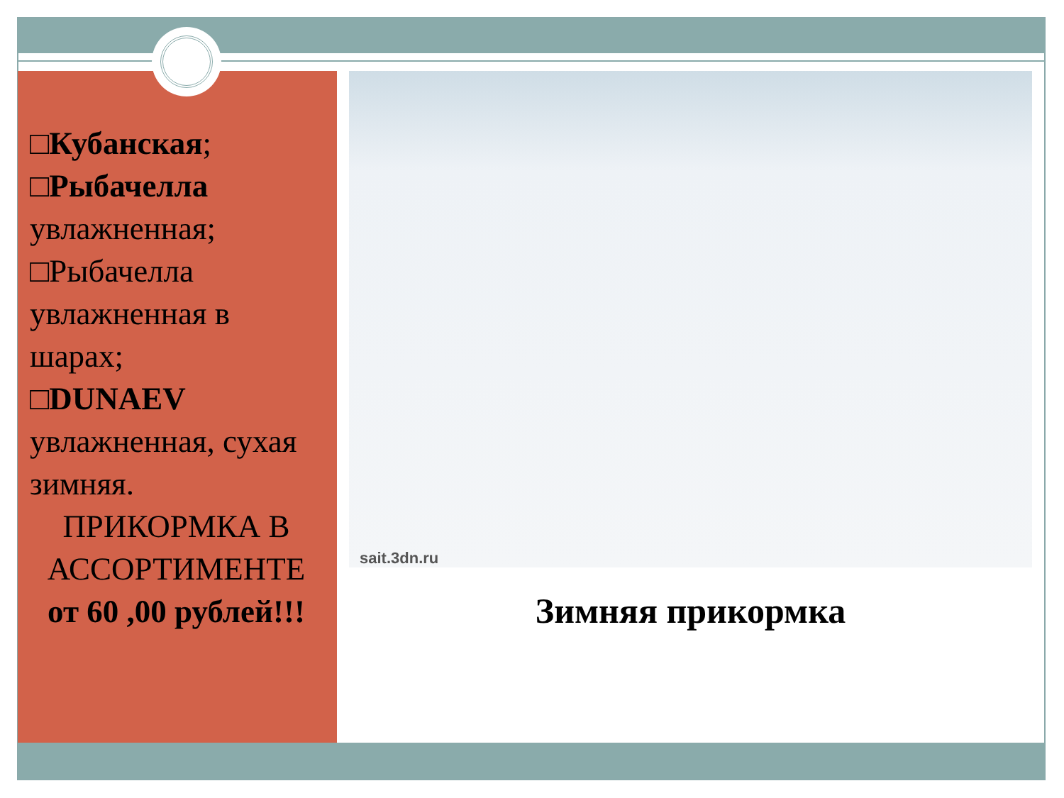□Кубанская;
□Рыбачелла увлажненная;
□Рыбачелла увлажненная в шарах;
□DUNAEV увлажненная, сухая зимняя.
ПРИКОРМКА В АССОРТИМЕНТЕ
от 60 ,00 рублей!!!
sait.3dn.ru
Зимняя прикормка